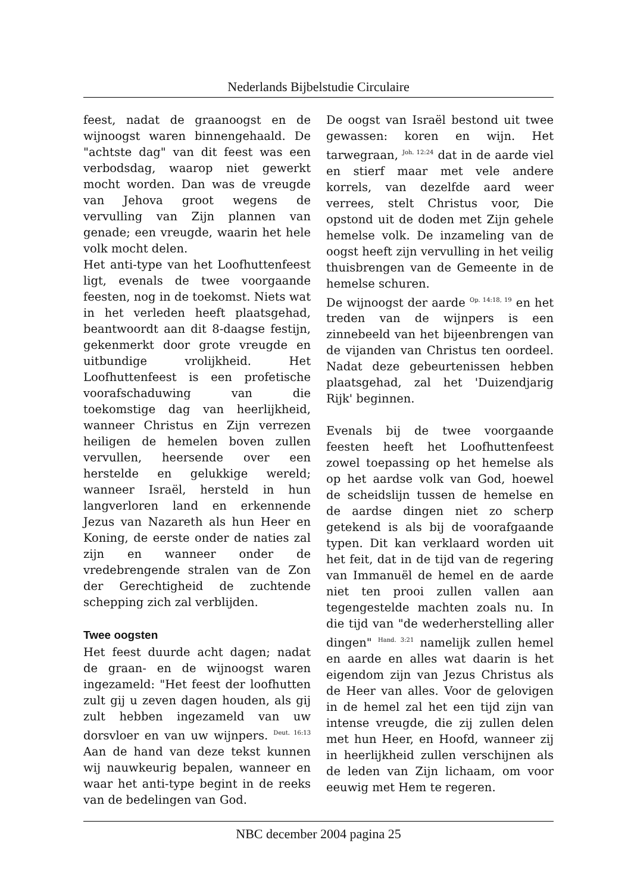Nederlands Bijbelstudie Circulaire
feest, nadat de graanoogst en de wijnoogst waren binnengehaald. De "achtste dag" van dit feest was een verbodsdag, waarop niet gewerkt mocht worden. Dan was de vreugde van Jehova groot wegens de vervulling van Zijn plannen van genade; een vreugde, waarin het hele volk mocht delen.
Het anti-type van het Loofhuttenfeest ligt, evenals de twee voorgaande feesten, nog in de toekomst. Niets wat in het verleden heeft plaatsgehad, beantwoordt aan dit 8-daagse festijn, gekenmerkt door grote vreugde en uitbundige vrolijkheid. Het Loofhuttenfeest is een profetische voorafschaduwing van die toekomstige dag van heerlijkheid, wanneer Christus en Zijn verrezen heiligen de hemelen boven zullen vervullen, heersende over een herstelde en gelukkige wereld; wanneer Israël, hersteld in hun langverloren land en erkennende Jezus van Nazareth als hun Heer en Koning, de eerste onder de naties zal zijn en wanneer onder de vredebrengende stralen van de Zon der Gerechtigheid de zuchtende schepping zich zal verblijden.
Twee oogsten
Het feest duurde acht dagen; nadat de graan- en de wijnoogst waren ingezameld: "Het feest der loofhutten zult gij u zeven dagen houden, als gij zult hebben ingezameld van uw dorsvloer en van uw wijnpers. <sup>Deut. 16:13</sup> Aan de hand van deze tekst kunnen wij nauwkeurig bepalen, wanneer en waar het anti-type begint in de reeks van de bedelingen van God.
De oogst van Israël bestond uit twee gewassen: koren en wijn. Het tarwegraan, <sup>Joh. 12:24</sup> dat in de aarde viel en stierf maar met vele andere korrels, van dezelfde aard weer verrees, stelt Christus voor, Die opstond uit de doden met Zijn gehele hemelse volk. De inzameling van de oogst heeft zijn vervulling in het veilig thuisbrengen van de Gemeente in de hemelse schuren.
De wijnoogst der aarde <sup>Op. 14:18, 19</sup> en het treden van de wijnpers is een zinnebeeld van het bijeenbrengen van de vijanden van Christus ten oordeel. Nadat deze gebeurtenissen hebben plaatsgehad, zal het 'Duizendjarig Rijk' beginnen.
Evenals bij de twee voorgaande feesten heeft het Loofhuttenfeest zowel toepassing op het hemelse als op het aardse volk van God, hoewel de scheidslijn tussen de hemelse en de aardse dingen niet zo scherp getekend is als bij de voorafgaande typen. Dit kan verklaard worden uit het feit, dat in de tijd van de regering van Immanuël de hemel en de aarde niet ten prooi zullen vallen aan tegengestelde machten zoals nu. In die tijd van "de wederherstelling aller dingen" <sup>Hand. 3:21</sup> namelijk zullen hemel en aarde en alles wat daarin is het eigendom zijn van Jezus Christus als de Heer van alles. Voor de gelovigen in de hemel zal het een tijd zijn van intense vreugde, die zij zullen delen met hun Heer, en Hoofd, wanneer zij in heerlijkheid zullen verschijnen als de leden van Zijn lichaam, om voor eeuwig met Hem te regeren.
NBC december 2004 pagina 25